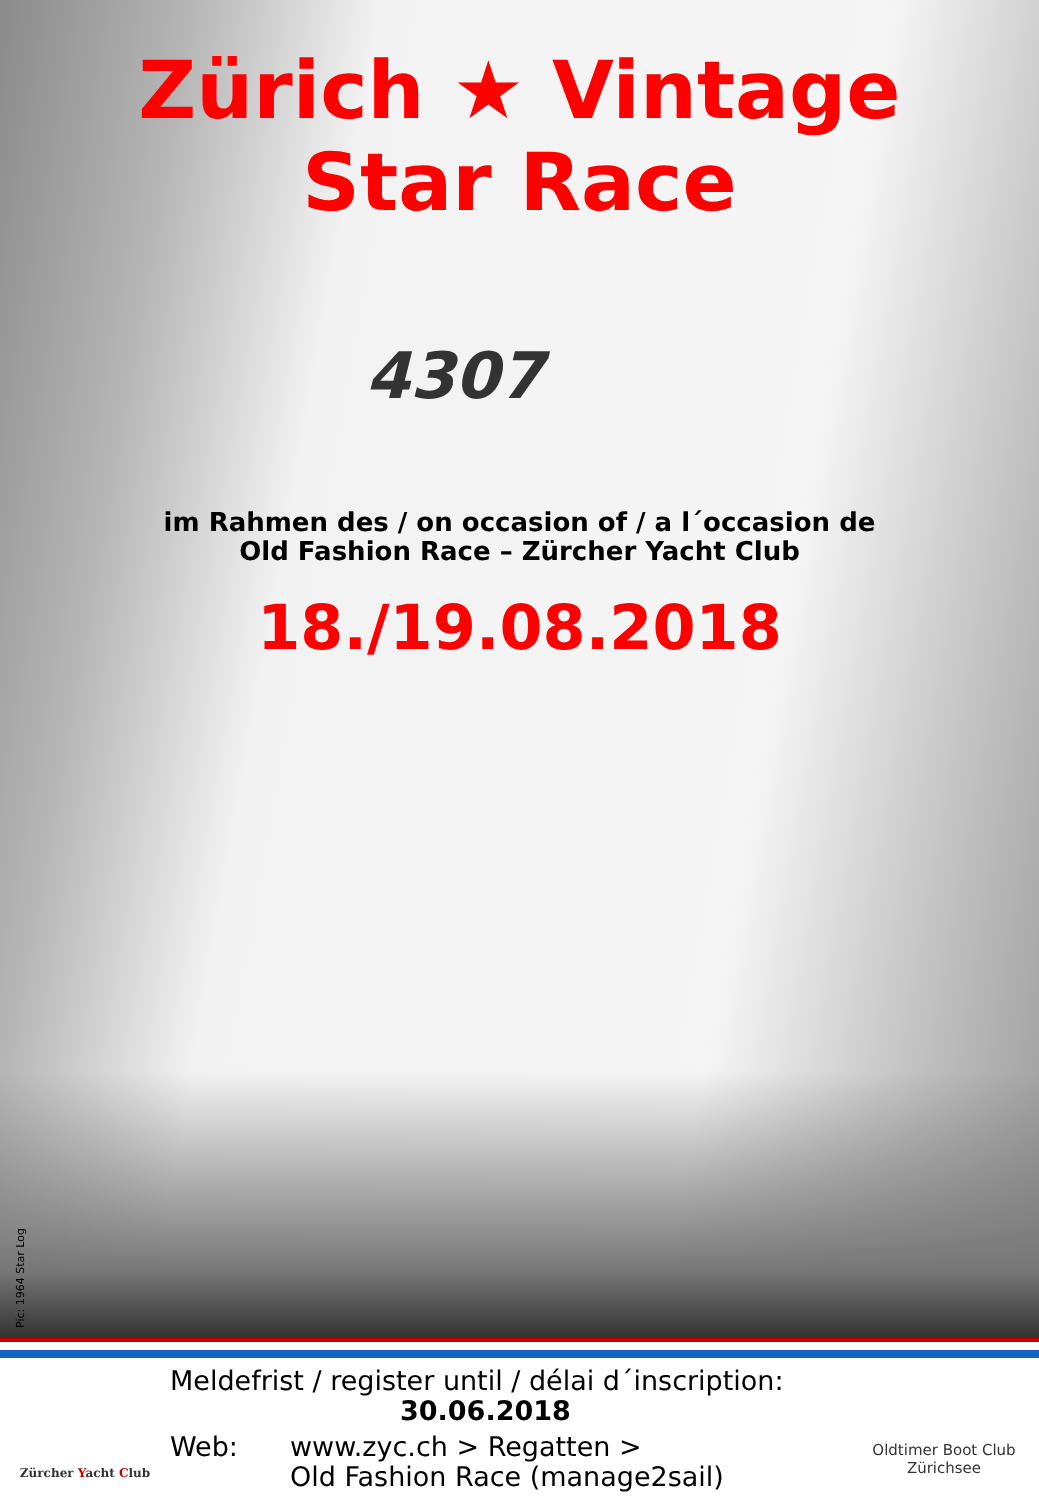Zürich ★ Vintage
Star Race
4307
im Rahmen des / on occasion of / a l´occasion de
Old Fashion Race – Zürcher Yacht Club
18./19.08.2018
Pic: 1964 Star Log
Zürcher Yacht Club
Meldefrist / register until / délai d´inscription:
30.06.2018
Web: www.zyc.ch > Regatten >
Old Fashion Race (manage2sail)
Oldtimer Boot Club
Zürichsee